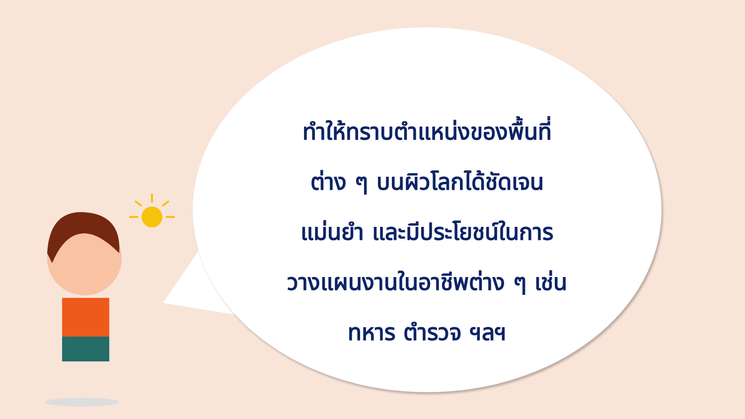ทำให้ทราบตำแหน่งของพื้นที่
ต่าง ๆ บนผิวโลกได้ชัดเจน
แม่นยำ และมีประโยชน์ในการ
วางแผนงานในอาชีพต่าง ๆ เช่น
ทหาร ตำรวจ ฯลฯ